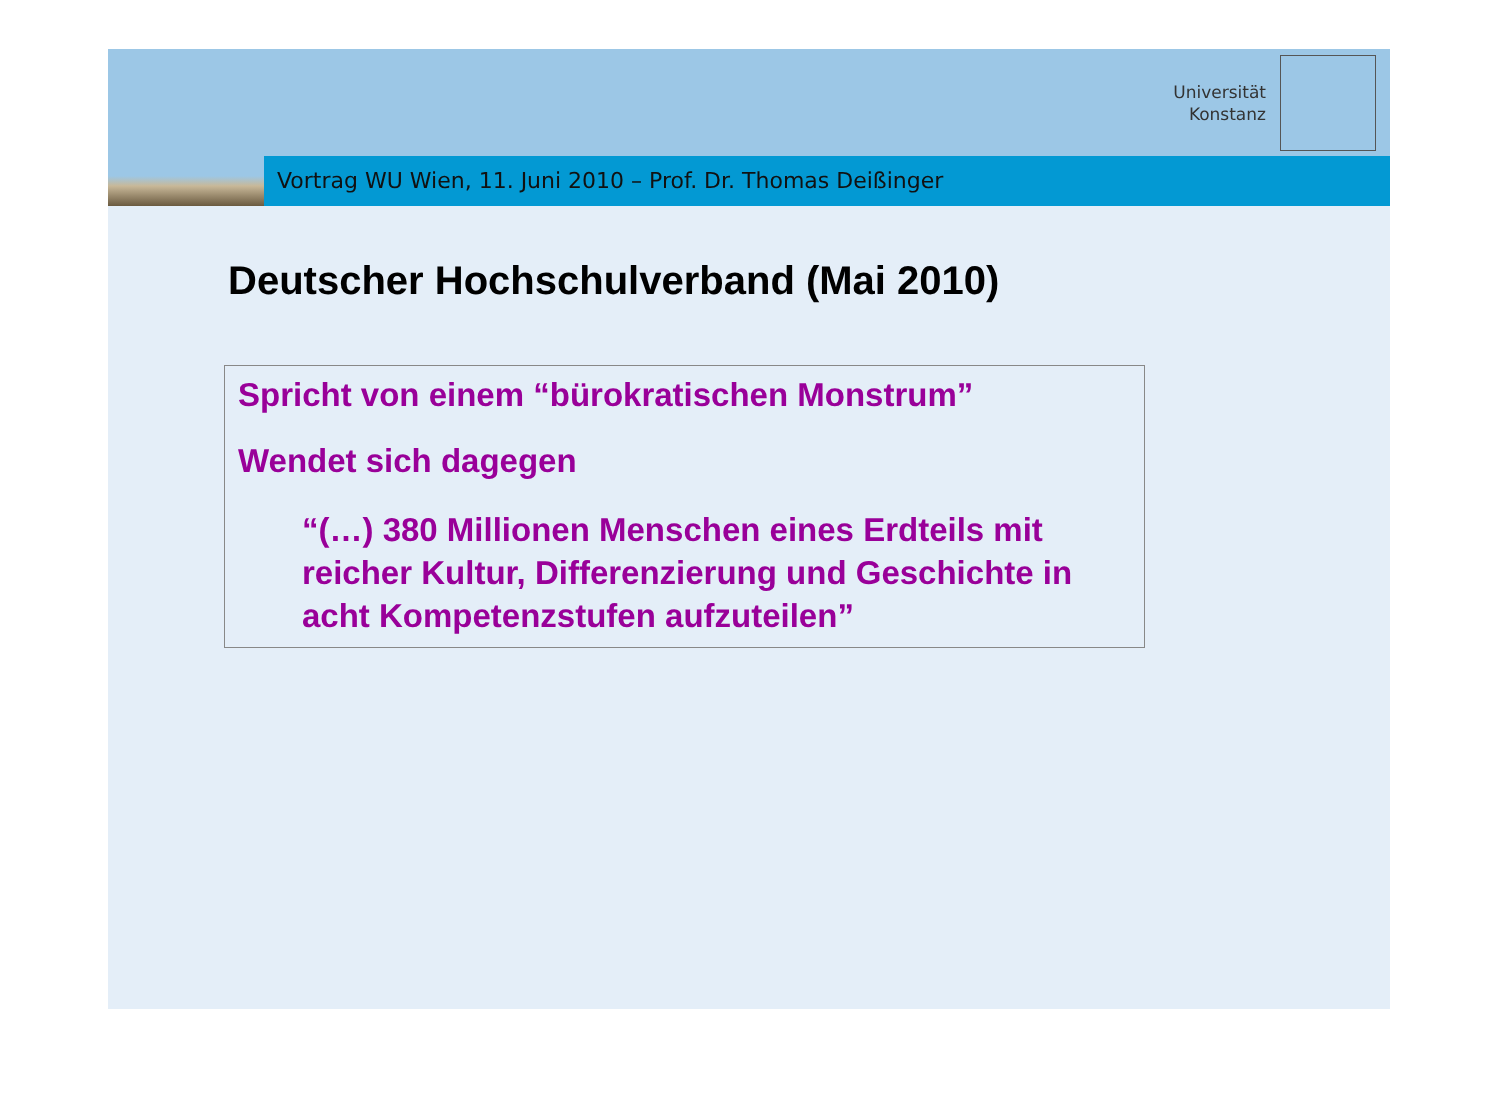Universität
Konstanz
Vortrag WU Wien, 11. Juni 2010 – Prof. Dr. Thomas Deißinger
Deutscher Hochschulverband (Mai 2010)
Spricht von einem “bürokratischen Monstrum”
Wendet sich dagegen
“(…) 380 Millionen Menschen eines Erdteils mit reicher Kultur, Differenzierung und Geschichte in acht Kompetenzstufen aufzuteilen”